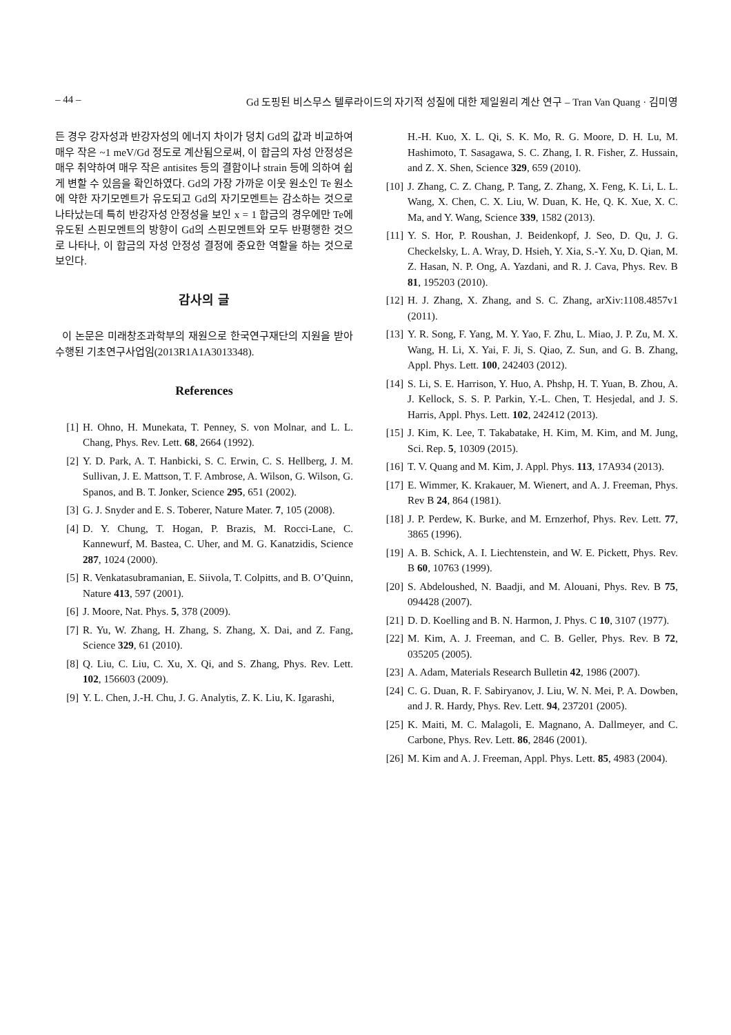– 44 – Gd 도핑된 비스무스 텔루라이드의 자기적 성질에 대한 제일원리 계산 연구 – Tran Van Quang · 김미영
든 경우 강자성과 반강자성의 에너지 차이가 덩치 Gd의 값과 비교하여 매우 작은 ~1 meV/Gd 정도로 계산됨으로써, 이 합금의 자성 안정성은 매우 취약하여 매우 작은 antisites 등의 결함이나 strain 등에 의하여 쉽게 변할 수 있음을 확인하였다. Gd의 가장 가까운 이웃 원소인 Te 원소에 약한 자기모멘트가 유도되고 Gd의 자기모멘트는 감소하는 것으로 나타났는데 특히 반강자성 안정성을 보인 x = 1 합금의 경우에만 Te에 유도된 스핀모멘트의 방향이 Gd의 스핀모멘트와 모두 반평행한 것으로 나타나, 이 합금의 자성 안정성 결정에 중요한 역할을 하는 것으로 보인다.
감사의 글
이 논문은 미래창조과학부의 재원으로 한국연구재단의 지원을 받아 수행된 기초연구사업임(2013R1A1A3013348).
References
[1] H. Ohno, H. Munekata, T. Penney, S. von Molnar, and L. L. Chang, Phys. Rev. Lett. 68, 2664 (1992).
[2] Y. D. Park, A. T. Hanbicki, S. C. Erwin, C. S. Hellberg, J. M. Sullivan, J. E. Mattson, T. F. Ambrose, A. Wilson, G. Wilson, G. Spanos, and B. T. Jonker, Science 295, 651 (2002).
[3] G. J. Snyder and E. S. Toberer, Nature Mater. 7, 105 (2008).
[4] D. Y. Chung, T. Hogan, P. Brazis, M. Rocci-Lane, C. Kannewurf, M. Bastea, C. Uher, and M. G. Kanatzidis, Science 287, 1024 (2000).
[5] R. Venkatasubramanian, E. Siivola, T. Colpitts, and B. O’Quinn, Nature 413, 597 (2001).
[6] J. Moore, Nat. Phys. 5, 378 (2009).
[7] R. Yu, W. Zhang, H. Zhang, S. Zhang, X. Dai, and Z. Fang, Science 329, 61 (2010).
[8] Q. Liu, C. Liu, C. Xu, X. Qi, and S. Zhang, Phys. Rev. Lett. 102, 156603 (2009).
[9] Y. L. Chen, J.-H. Chu, J. G. Analytis, Z. K. Liu, K. Igarashi,
H.-H. Kuo, X. L. Qi, S. K. Mo, R. G. Moore, D. H. Lu, M. Hashimoto, T. Sasagawa, S. C. Zhang, I. R. Fisher, Z. Hussain, and Z. X. Shen, Science 329, 659 (2010).
[10] J. Zhang, C. Z. Chang, P. Tang, Z. Zhang, X. Feng, K. Li, L. L. Wang, X. Chen, C. X. Liu, W. Duan, K. He, Q. K. Xue, X. C. Ma, and Y. Wang, Science 339, 1582 (2013).
[11] Y. S. Hor, P. Roushan, J. Beidenkopf, J. Seo, D. Qu, J. G. Checkelsky, L. A. Wray, D. Hsieh, Y. Xia, S.-Y. Xu, D. Qian, M. Z. Hasan, N. P. Ong, A. Yazdani, and R. J. Cava, Phys. Rev. B 81, 195203 (2010).
[12] H. J. Zhang, X. Zhang, and S. C. Zhang, arXiv:1108.4857v1 (2011).
[13] Y. R. Song, F. Yang, M. Y. Yao, F. Zhu, L. Miao, J. P. Zu, M. X. Wang, H. Li, X. Yai, F. Ji, S. Qiao, Z. Sun, and G. B. Zhang, Appl. Phys. Lett. 100, 242403 (2012).
[14] S. Li, S. E. Harrison, Y. Huo, A. Phshp, H. T. Yuan, B. Zhou, A. J. Kellock, S. S. P. Parkin, Y.-L. Chen, T. Hesjedal, and J. S. Harris, Appl. Phys. Lett. 102, 242412 (2013).
[15] J. Kim, K. Lee, T. Takabatake, H. Kim, M. Kim, and M. Jung, Sci. Rep. 5, 10309 (2015).
[16] T. V. Quang and M. Kim, J. Appl. Phys. 113, 17A934 (2013).
[17] E. Wimmer, K. Krakauer, M. Wienert, and A. J. Freeman, Phys. Rev B 24, 864 (1981).
[18] J. P. Perdew, K. Burke, and M. Ernzerhof, Phys. Rev. Lett. 77, 3865 (1996).
[19] A. B. Schick, A. I. Liechtenstein, and W. E. Pickett, Phys. Rev. B 60, 10763 (1999).
[20] S. Abdeloushed, N. Baadji, and M. Alouani, Phys. Rev. B 75, 094428 (2007).
[21] D. D. Koelling and B. N. Harmon, J. Phys. C 10, 3107 (1977).
[22] M. Kim, A. J. Freeman, and C. B. Geller, Phys. Rev. B 72, 035205 (2005).
[23] A. Adam, Materials Research Bulletin 42, 1986 (2007).
[24] C. G. Duan, R. F. Sabiryanov, J. Liu, W. N. Mei, P. A. Dowben, and J. R. Hardy, Phys. Rev. Lett. 94, 237201 (2005).
[25] K. Maiti, M. C. Malagoli, E. Magnano, A. Dallmeyer, and C. Carbone, Phys. Rev. Lett. 86, 2846 (2001).
[26] M. Kim and A. J. Freeman, Appl. Phys. Lett. 85, 4983 (2004).